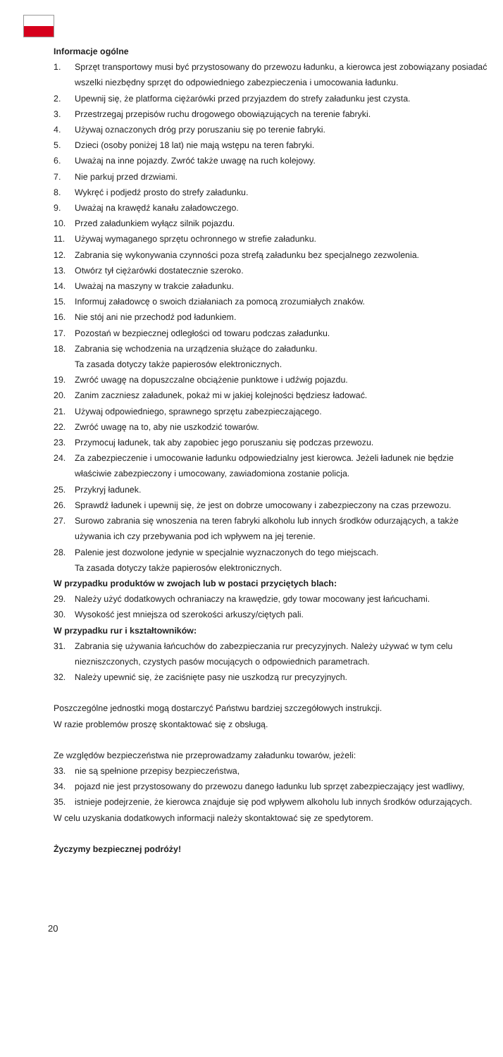Informacje ogólne
1. Sprzęt transportowy musi być przystosowany do przewozu ładunku, a kierowca jest zobowiązany posiadać wszelki niezbędny sprzęt do odpowiedniego zabezpieczenia i umocowania ładunku.
2. Upewnij się, że platforma ciężarówki przed przyjazdem do strefy załadunku jest czysta.
3. Przestrzegaj przepisów ruchu drogowego obowiązujących na terenie fabryki.
4. Używaj oznaczonych dróg przy poruszaniu się po terenie fabryki.
5. Dzieci (osoby poniżej 18 lat) nie mają wstępu na teren fabryki.
6. Uważaj na inne pojazdy. Zwróć także uwagę na ruch kolejowy.
7. Nie parkuj przed drzwiami.
8. Wykręć i podjedź prosto do strefy załadunku.
9. Uważaj na krawędź kanału załadowczego.
10. Przed załadunkiem wyłącz silnik pojazdu.
11. Używaj wymaganego sprzętu ochronnego w strefie załadunku.
12. Zabrania się wykonywania czynności poza strefą załadunku bez specjalnego zezwolenia.
13. Otwórz tył ciężarówki dostatecznie szeroko.
14. Uważaj na maszyny w trakcie załadunku.
15. Informuj załadowcę o swoich działaniach za pomocą zrozumiałych znaków.
16. Nie stój ani nie przechodź pod ładunkiem.
17. Pozostań w bezpiecznej odległości od towaru podczas załadunku.
18. Zabrania się wchodzenia na urządzenia służące do załadunku.
Ta zasada dotyczy także papierosów elektronicznych.
19. Zwróć uwagę na dopuszczalne obciążenie punktowe i udźwig pojazdu.
20. Zanim zaczniesz załadunek, pokaż mi w jakiej kolejności będziesz ładować.
21. Używaj odpowiedniego, sprawnego sprzętu zabezpieczającego.
22. Zwróć uwagę na to, aby nie uszkodzić towarów.
23. Przymocuj ładunek, tak aby zapobiec jego poruszaniu się podczas przewozu.
24. Za zabezpieczenie i umocowanie ładunku odpowiedzialny jest kierowca. Jeżeli ładunek nie będzie właściwie zabezpieczony i umocowany, zawiadomiona zostanie policja.
25. Przykryj ładunek.
26. Sprawdź ładunek i upewnij się, że jest on dobrze umocowany i zabezpieczony na czas przewozu.
27. Surowo zabrania się wnoszenia na teren fabryki alkoholu lub innych środków odurzających, a także używania ich czy przebywania pod ich wpływem na jej terenie.
28. Palenie jest dozwolone jedynie w specjalnie wyznaczonych do tego miejscach.
Ta zasada dotyczy także papierosów elektronicznych.
W przypadku produktów w zwojach lub w postaci przyciętych blach:
29. Należy użyć dodatkowych ochraniaczy na krawędzie, gdy towar mocowany jest łańcuchami.
30. Wysokość jest mniejsza od szerokości arkuszy/ciętych pali.
W przypadku rur i kształtowników:
31. Zabrania się używania łańcuchów do zabezpieczania rur precyzyjnych. Należy używać w tym celu niezniszczonych, czystych pasów mocujących o odpowiednich parametrach.
32. Należy upewnić się, że zaciśnięte pasy nie uszkodzą rur precyzyjnych.
Poszczególne jednostki mogą dostarczyć Państwu bardziej szczegółowych instrukcji.
W razie problemów proszę skontaktować się z obsługą.
Ze względów bezpieczeństwa nie przeprowadzamy załadunku towarów, jeżeli:
33. nie są spełnione przepisy bezpieczeństwa,
34. pojazd nie jest przystosowany do przewozu danego ładunku lub sprzęt zabezpieczający jest wadliwy,
35. istnieje podejrzenie, że kierowca znajduje się pod wpływem alkoholu lub innych środków odurzających.
W celu uzyskania dodatkowych informacji należy skontaktować się ze spedytorem.
Życzymy bezpiecznej podróży!
20